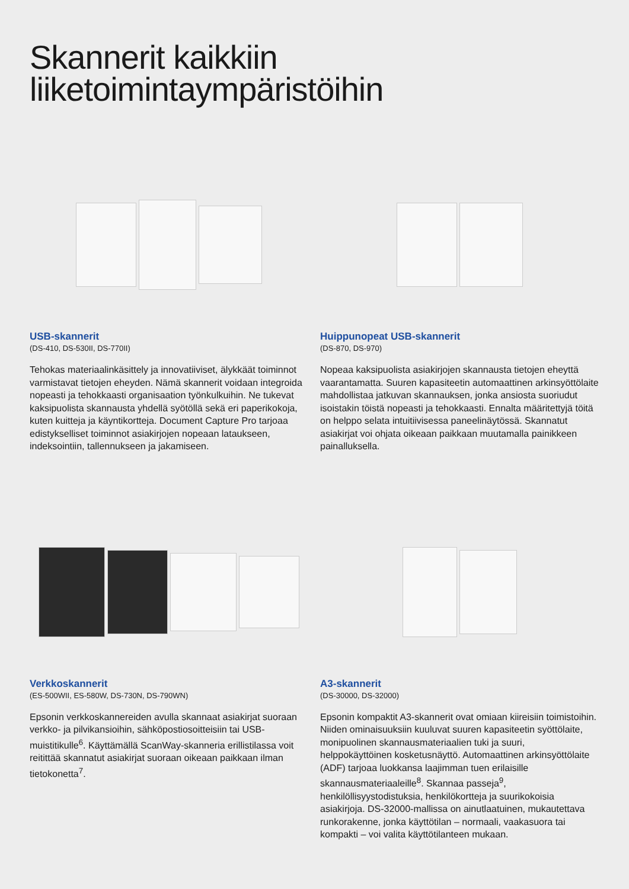Skannerit kaikkiin
liiketoimintaympäristöihin
USB-skannerit
(DS-410, DS-530II, DS-770II)
Tehokas materiaalinkäsittely ja innovatiiviset, älykkäät toiminnot varmistavat tietojen eheyden. Nämä skannerit voidaan integroida nopeasti ja tehokkaasti organisaation työnkulkuihin. Ne tukevat kaksipuolista skannausta yhdellä syötöllä sekä eri paperikokoja, kuten kuitteja ja käyntikortteja. Document Capture Pro tarjoaa edistykselliset toiminnot asiakirjojen nopeaan lataukseen, indeksointiin, tallennukseen ja jakamiseen.
Huippunopeat USB-skannerit
(DS-870, DS-970)
Nopeaa kaksipuolista asiakirjojen skannausta tietojen eheyttä vaarantamatta. Suuren kapasiteetin automaattinen arkinsyöttölaite mahdollistaa jatkuvan skannauksen, jonka ansiosta suoriudut isoistakin töistä nopeasti ja tehokkaasti. Ennalta määritettyjä töitä on helppo selata intuitiivisessa paneelinäytössä. Skannatut asiakirjat voi ohjata oikeaan paikkaan muutamalla painikkeen painalluksella.
Verkkoskannerit
(ES-500WII, ES-580W, DS-730N, DS-790WN)
Epsonin verkkoskannereiden avulla skannaat asiakirjat suoraan verkko- ja pilvikansioihin, sähköpostiosoitteisiin tai USB-muistitikulle<sup>6</sup>. Käyttämällä ScanWay-skanneria erillistilassa voit reitittää skannatut asiakirjat suoraan oikeaan paikkaan ilman tietokonetta<sup>7</sup>.
A3-skannerit
(DS-30000, DS-32000)
Epsonin kompaktit A3-skannerit ovat omiaan kiireisiin toimistoihin. Niiden ominaisuuksiin kuuluvat suuren kapasiteetin syöttölaite, monipuolinen skannausmateriaalien tuki ja suuri, helppokäyttöinen kosketusnäyttö. Automaattinen arkinsyöttölaite (ADF) tarjoaa luokkansa laajimman tuen erilaisille skannausmateriaaleille<sup>8</sup>. Skannaa passeja<sup>9</sup>, henkilöllisyystodistuksia, henkilökortteja ja suurikokoisia asiakirjoja. DS-32000-mallissa on ainutlaatuinen, mukautettava runkorakenne, jonka käyttötilan – normaali, vaakasuora tai kompakti – voi valita käyttötilanteen mukaan.